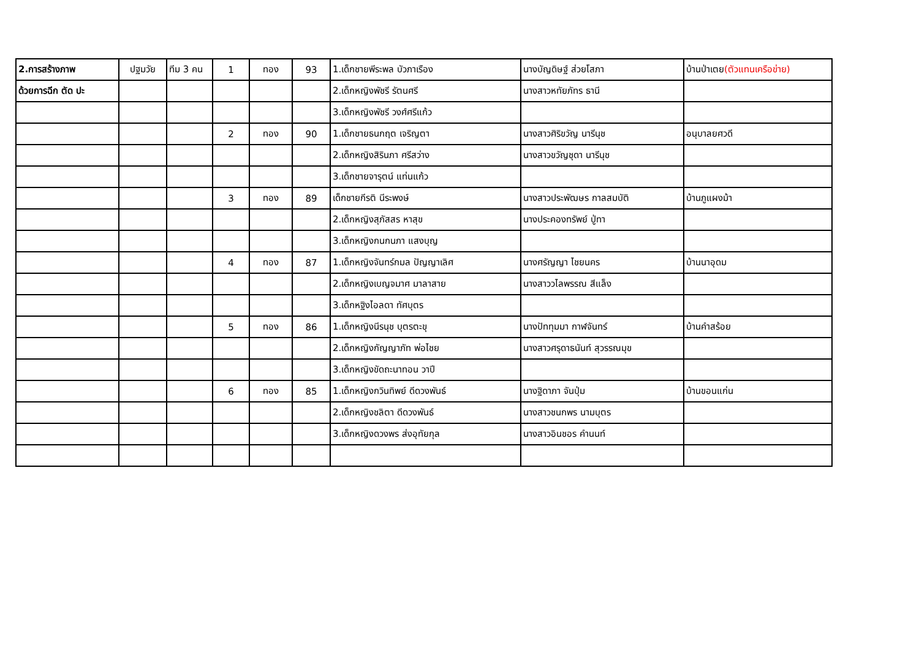| 2.การสร้างภาพ | ปฐมวัย | ทีม 3 คน | 1 | ทอง | 93 | 1.เด็กชายพีระพล บัวภาเรือง | นางบัญดิษฐ์ ส่วยโสภา | บ้านป่าเตย (ตัวแทนเครือข่าย) |
| ด้วยการฉีก ตัด ปะ | | | | | | 2.เด็กหญิงพัชรี รัตนศรี | นางสาวหทัยภัทร ธานี | |
| | | | | | | 3.เด็กหญิงพัชรี วงศ์ศรีแก้ว | | |
| | | | 2 | ทอง | 90 | 1.เด็กชายธนกฤต เจริญตา | นางสาวศิริขวัญ นารีนุช | อนุบาลยศวดี |
| | | | | | | 2.เด็กหญิงสิรินภา ศรีสว่าง | นางสาวขวัญชุดา นารีนุช | |
| | | | | | | 3.เด็กชายจารุตน์ แท่นแก้ว | | |
| | | | 3 | ทอง | 89 | เด็กชายกีรติ นีระพงษ์ | นางสาวประพัฒษร กาลสมบัติ | บ้านภูแผงม้า |
| | | | | | | 2.เด็กหญิงสุภัสสร หาสุข | นางประคองทรัพย์ ปู่ทา | |
| | | | | | | 3.เด็กหญิงกนกนภา แสงบุญ | | |
| | | | 4 | ทอง | 87 | 1.เด็กหญิงจันทร์กมล ปัญญาเลิศ | นางศรัญญา ไชยนคร | บ้านนาอุดม |
| | | | | | | 2.เด็กหญิงเบญจมาศ มาลาสาย | นางสาววไลพรรณ สีแล็ง | |
| | | | | | | 3.เด็กหฐิงไอลดา ทัศบุตร | | |
| | | | 5 | ทอง | 86 | 1.เด็กหญิงนีรนุช บุตรตะขุ | นางปัททุมมา กาฬจันทร์ | บ้านคำสร้อย |
| | | | | | | 2.เด็กหญิงกัญญาภัท พ่อไชย | นางสาวศรุดาธนันท์ สุวรรณมุข | |
| | | | | | | 3.เด็กหญิงขัดถะนาทอน วาปี | | |
| | | | 6 | ทอง | 85 | 1.เด็กหญิงกวินทิพย์ ดีดวงพันธ์ | นางฐิดาภา จันปุ่ม | บ้านขอนแก่น |
| | | | | | | 2.เด็กหญิงชลิตา ดีดวงพันธ์ | นางสาวชนกพร นามบุตร | |
| | | | | | | 3.เด็กหญิงดวงพร ส่งอุทัยกุล | นางสาวอินชอร คำนนท์ | |